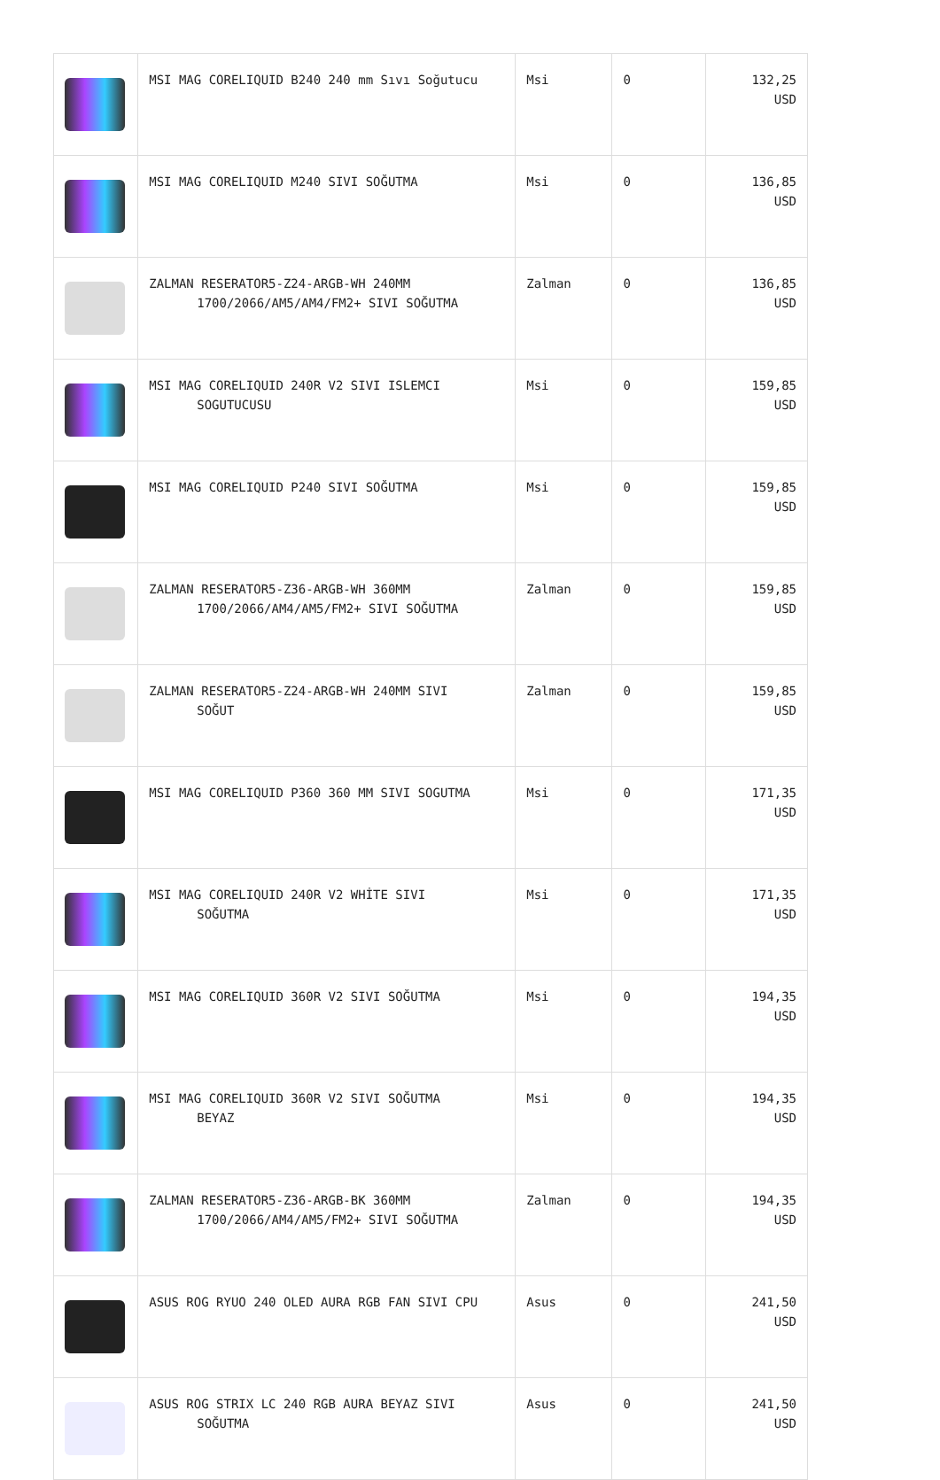| | MSI MAG CORELIQUID B240 240 mm Sıvı Soğutucu | Msi | 0 | 132,25 USD |
| | MSI MAG CORELIQUID M240 SIVI SOĞUTMA | Msi | 0 | 136,85 USD |
| | ZALMAN RESERATOR5-Z24-ARGB-WH 240MM 1700/2066/AM5/AM4/FM2+ SIVI SOĞUTMA | Zalman | 0 | 136,85 USD |
| | MSI MAG CORELIQUID 240R V2 SIVI ISLEMCI SOGUTUCUSU | Msi | 0 | 159,85 USD |
| | MSI MAG CORELIQUID P240 SIVI SOĞUTMA | Msi | 0 | 159,85 USD |
| | ZALMAN RESERATOR5-Z36-ARGB-WH 360MM 1700/2066/AM4/AM5/FM2+ SIVI SOĞUTMA | Zalman | 0 | 159,85 USD |
| | ZALMAN RESERATOR5-Z24-ARGB-WH 240MM SIVI SOĞUT | Zalman | 0 | 159,85 USD |
| | MSI MAG CORELIQUID P360 360 MM SIVI SOGUTMA | Msi | 0 | 171,35 USD |
| | MSI MAG CORELIQUID 240R V2 WHİTE SIVI SOĞUTMA | Msi | 0 | 171,35 USD |
| | MSI MAG CORELIQUID 360R V2 SIVI SOĞUTMA | Msi | 0 | 194,35 USD |
| | MSI MAG CORELIQUID 360R V2 SIVI SOĞUTMA BEYAZ | Msi | 0 | 194,35 USD |
| | ZALMAN RESERATOR5-Z36-ARGB-BK 360MM 1700/2066/AM4/AM5/FM2+ SIVI SOĞUTMA | Zalman | 0 | 194,35 USD |
| | ASUS ROG RYUO 240 OLED AURA RGB FAN SIVI CPU | Asus | 0 | 241,50 USD |
| | ASUS ROG STRIX LC 240 RGB AURA BEYAZ SIVI SOĞUTMA | Asus | 0 | 241,50 USD |